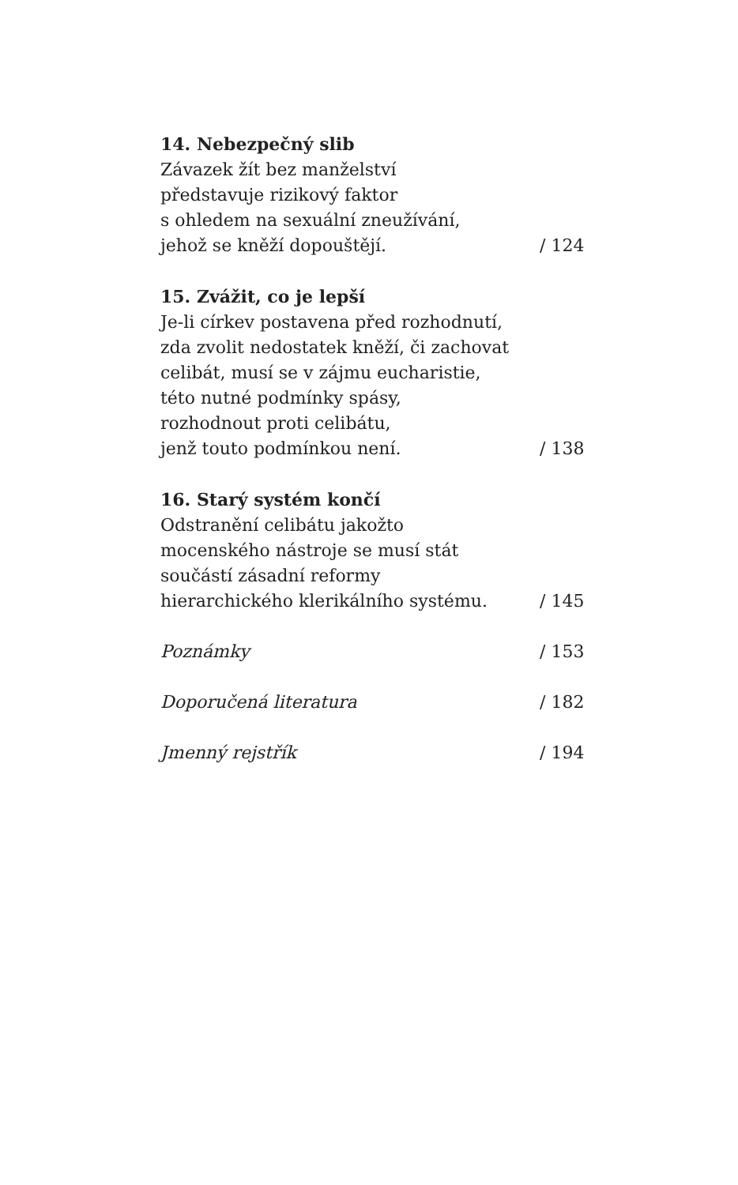14. Nebezpečný slib
Závazek žít bez manželství
představuje rizikový faktor
s ohledem na sexuální zneužívání,
jehož se kněží dopouštějí.
/ 124
15. Zvážit, co je lepší
Je-li církev postavena před rozhodnutí,
zda zvolit nedostatek kněží, či zachovat
celibát, musí se v zájmu eucharistie,
této nutné podmínky spásy,
rozhodnout proti celibátu,
jenž touto podmínkou není.
/ 138
16. Starý systém končí
Odstranění celibátu jakožto
mocenského nástroje se musí stát
součástí zásadní reformy
hierarchického klerikálního systému.
/ 145
Poznámky
/ 153
Doporučená literatura
/ 182
Jmenný rejstřík
/ 194